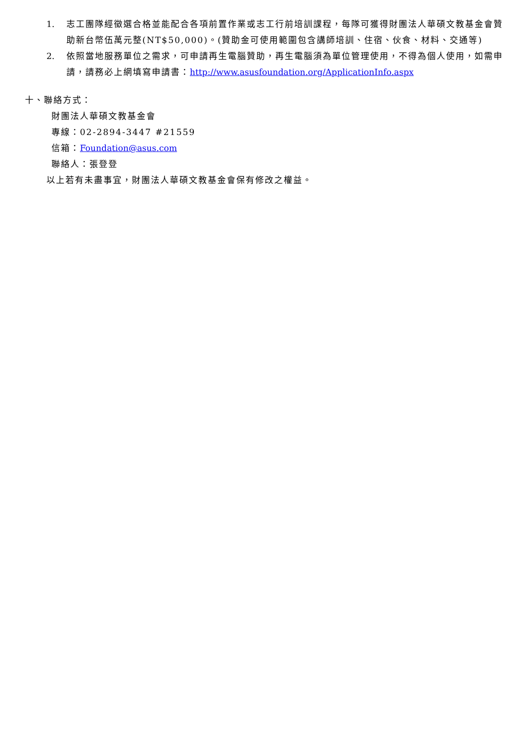1. 志工團隊經徵選合格並能配合各項前置作業或志工行前培訓課程，每隊可獲得財團法人華碩文教基金會贊助新台幣伍萬元整(NT$50,000)。(贊助金可使用範圍包含講師培訓、住宿、伙食、材料、交通等)
2. 依照當地服務單位之需求，可申請再生電腦贊助，再生電腦須為單位管理使用，不得為個人使用，如需申請，請務必上網填寫申請書：http://www.asusfoundation.org/ApplicationInfo.aspx
十、聯絡方式：
財團法人華碩文教基金會
專線：02-2894-3447 #21559
信箱：Foundation@asus.com
聯絡人：張登登
以上若有未盡事宜，財團法人華碩文教基金會保有修改之權益。